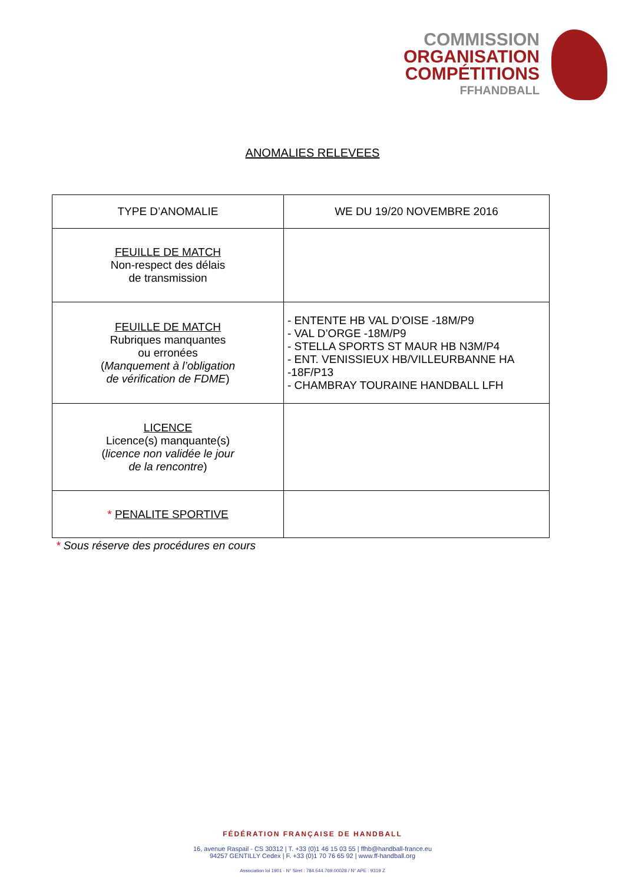COMMISSION
ORGANISATION
COMPÉTITIONS
FFHANDBALL
ANOMALIES RELEVEES
| TYPE D’ANOMALIE | WE DU 19/20 NOVEMBRE 2016 |
| --- | --- |
| FEUILLE DE MATCH Non-respect des délais de transmission | |
| FEUILLE DE MATCH Rubriques manquantes ou erronées ( Manquement à l’obligation de vérification de FDME ) | - ENTENTE HB VAL D’OISE -18M/P9 - VAL D’ORGE -18M/P9 - STELLA SPORTS ST MAUR HB N3M/P4 - ENT. VENISSIEUX HB/VILLEURBANNE HA -18F/P13 - CHAMBRAY TOURAINE HANDBALL LFH |
| LICENCE Licence(s) manquante(s) ( licence non validée le jour de la rencontre ) | |
| * PENALITE SPORTIVE | |
* Sous réserve des procédures en cours
FÉDÉRATION FRANÇAISE DE HANDBALL
16, avenue Raspail - CS 30312 | T. +33 (0)1 46 15 03 55 | ffhb@handball-france.eu
94257 GENTILLY Cedex | F. +33 (0)1 70 76 65 92 | www.ff-handball.org
Association loi 1901 - N° Siret : 784.544.769.00028 / N° APE : 9319 Z